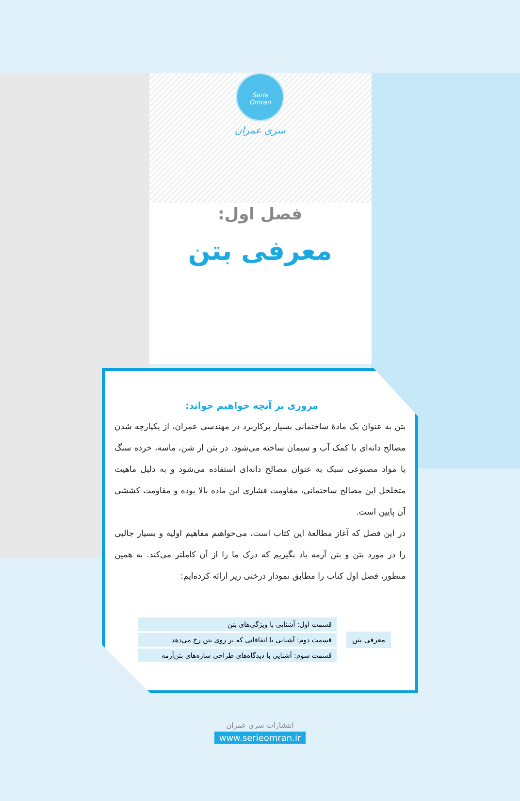Serie
Omran
سری عمران
فصل اول:
معرفی بتن
مروری بر آنچه خواهیم خواند:
بتن به عنوان یک مادهٔ ساختمانی بسیار پرکاربرد در مهندسی عمران، از یکپارچه شدن مصالح دانه‌ای با کمک آب و سیمان ساخته می‌شود. در بتن از شن، ماسه، خرده سنگ یا مواد مصنوعی سبک به عنوان مصالح دانه‌ای استفاده می‌شود و به دلیل ماهیت متخلخل این مصالح ساختمانی، مقاومت فشاری این ماده بالا بوده و مقاومت کششی آن پایین است.
در این فصل که آغاز مطالعهٔ این کتاب است، می‌خواهیم مفاهیم اولیه و بسیار جالبی را در مورد بتن و بتن آرمه یاد بگیریم که درک ما را از آن کاملتر می‌کند. به همین منظور، فصل اول کتاب را مطابق نمودار درختی زیر ارائه کرده‌ایم:
معرفی بتن
قسمت اول: آشنایی با ویژگی‌های بتن
قسمت دوم: آشنایی با اتفاقاتی که بر روی بتن رخ می‌دهد
قسمت سوم: آشنایی با دیدگاه‌های طراحی سازه‌های بتن‌آرمه
انتشارات سری عمران
www.serieomran.ir